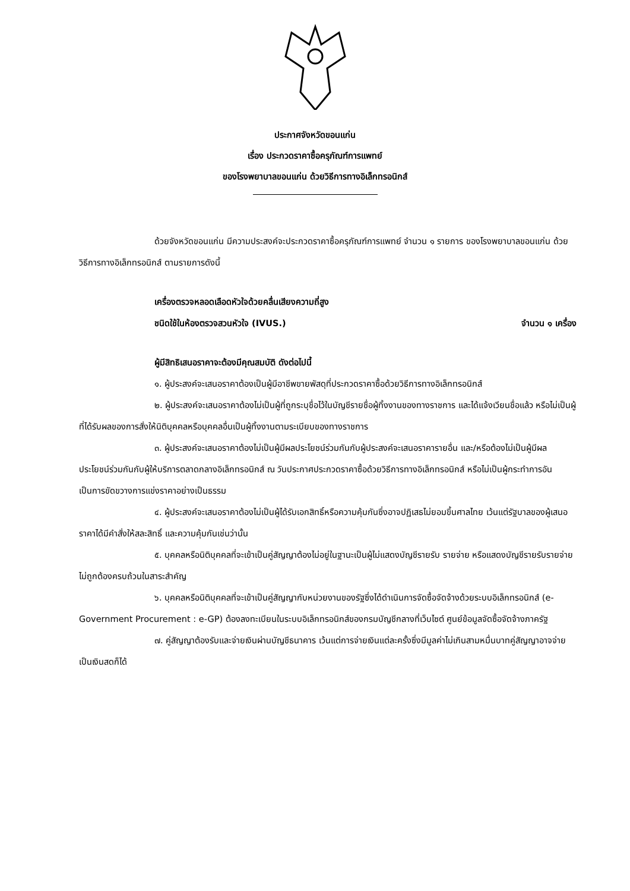ประกาศจังหวัดขอนแก่น
เรื่อง ประกวดราคาซื้อครุภัณฑ์การแพทย์
ของโรงพยาบาลขอนแก่น ด้วยวิธีการทางอิเล็กทรอนิกส์
ด้วยจังหวัดขอนแก่น มีความประสงค์จะประกวดราคาซื้อครุภัณฑ์การแพทย์ จำนวน ๑ รายการ ของโรงพยาบาลขอนแก่น ด้วยวิธีการทางอิเล็กทรอนิกส์ ตามรายการดังนี้
เครื่องตรวจหลอดเลือดหัวใจด้วยคลื่นเสียงความถี่สูง
ชนิดใช้ในห้องตรวจสวนหัวใจ (IVUS.) จำนวน ๑ เครื่อง
ผู้มีสิทธิเสนอราคาจะต้องมีคุณสมบัติ ดังต่อไปนี้
๑. ผู้ประสงค์จะเสนอราคาต้องเป็นผู้มีอาชีพขายพัสดุที่ประกวดราคาซื้อด้วยวิธีการทางอิเล็กทรอนิกส์
๒. ผู้ประสงค์จะเสนอราคาต้องไม่เป็นผู้ที่ถูกระบุชื่อไว้ในบัญชีรายชื่อผู้ทิ้งงานของทางราชการ และได้แจ้งเวียนชื่อแล้ว หรือไม่เป็นผู้ที่ได้รับผลของการสั่งให้นิติบุคคลหรือบุคคลอื่นเป็นผู้ทิ้งงานตามระเบียบของทางราชการ
๓. ผู้ประสงค์จะเสนอราคาต้องไม่เป็นผู้มีผลประโยชน์ร่วมกันกับผู้ประสงค์จะเสนอราคารายอื่น และ/หรือต้องไม่เป็นผู้มีผลประโยชน์ร่วมกันกับผู้ให้บริการตลาดกลางอิเล็กทรอนิกส์ ณ วันประกาศประกวดราคาซื้อด้วยวิธีการทางอิเล็กทรอนิกส์ หรือไม่เป็นผู้กระทำการอันเป็นการขัดขวางการแข่งราคาอย่างเป็นธรรม
๔. ผู้ประสงค์จะเสนอราคาต้องไม่เป็นผู้ได้รับเอกสิทธิ์หรือความคุ้มกันซึ่งอาจปฏิเสธไม่ยอมขึ้นศาลไทย เว้นแต่รัฐบาลของผู้เสนอราคาได้มีคำสั่งให้สละสิทธิ์ และความคุ้มกันเช่นว่านั้น
๕. บุคคลหรือนิติบุคคลที่จะเข้าเป็นคู่สัญญาต้องไม่อยู่ในฐานะเป็นผู้ไม่แสดงบัญชีรายรับ รายจ่าย หรือแสดงบัญชีรายรับรายจ่าย ไม่ถูกต้องครบถ้วนในสาระสำคัญ
๖. บุคคลหรือนิติบุคคลที่จะเข้าเป็นคู่สัญญากับหน่วยงานของรัฐซึ่งได้ดำเนินการจัดซื้อจัดจ้างด้วยระบบอิเล็กทรอนิกส์ (e-Government Procurement : e-GP) ต้องลงทะเบียนในระบบอิเล็กทรอนิกส์ของกรมบัญชีกลางที่เว็บไซต์ ศูนย์ข้อมูลจัดซื้อจัดจ้างภาครัฐ
๗. คู่สัญญาต้องรับและจ่ายเงินผ่านบัญชีธนาคาร เว้นแต่การจ่ายเงินแต่ละครั้งซึ่งมีมูลค่าไม่เกินสามหมื่นบาทคู่สัญญาอาจจ่ายเป็นเงินสดก็ได้